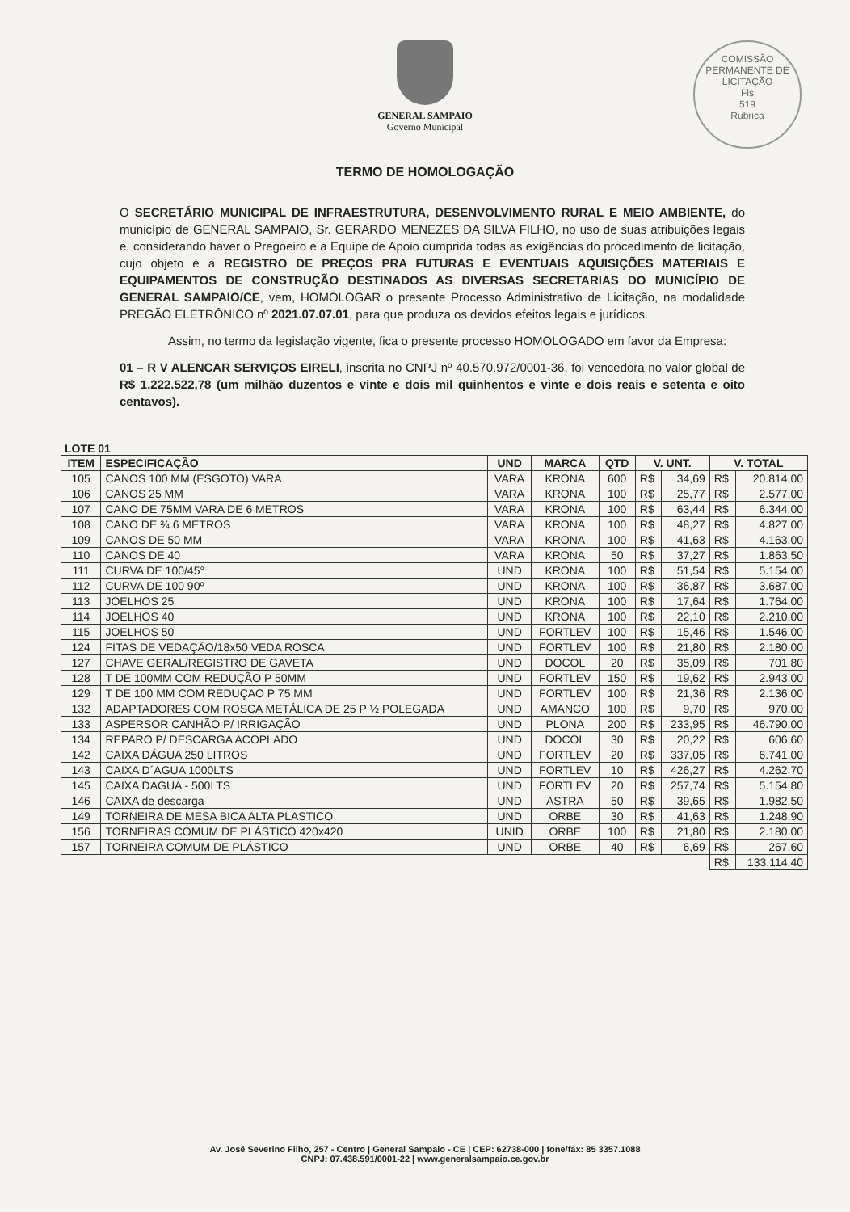GENERAL SAMPAIO
Governo Municipal
COMISSÃO PERMANENTE DE LICITAÇÃO
Fls
519
Rubrica
TERMO DE HOMOLOGAÇÃO
O SECRETÁRIO MUNICIPAL DE INFRAESTRUTURA, DESENVOLVIMENTO RURAL E MEIO AMBIENTE, do município de GENERAL SAMPAIO, Sr. GERARDO MENEZES DA SILVA FILHO, no uso de suas atribuições legais e, considerando haver o Pregoeiro e a Equipe de Apoio cumprida todas as exigências do procedimento de licitação, cujo objeto é a REGISTRO DE PREÇOS PRA FUTURAS E EVENTUAIS AQUISIÇÕES MATERIAIS E EQUIPAMENTOS DE CONSTRUÇÃO DESTINADOS AS DIVERSAS SECRETARIAS DO MUNICÍPIO DE GENERAL SAMPAIO/CE, vem, HOMOLOGAR o presente Processo Administrativo de Licitação, na modalidade PREGÃO ELETRÔNICO nº 2021.07.07.01, para que produza os devidos efeitos legais e jurídicos.
Assim, no termo da legislação vigente, fica o presente processo HOMOLOGADO em favor da Empresa:
01 – R V ALENCAR SERVIÇOS EIRELI, inscrita no CNPJ nº 40.570.972/0001-36, foi vencedora no valor global de R$ 1.222.522,78 (um milhão duzentos e vinte e dois mil quinhentos e vinte e dois reais e setenta e oito centavos).
LOTE 01
| ITEM | ESPECIFICAÇÃO | UND | MARCA | QTD | V. UNT. | | V. TOTAL | |
| --- | --- | --- | --- | --- | --- | --- | --- | --- |
| 105 | CANOS 100 MM (ESGOTO) VARA | VARA | KRONA | 600 | R$ | 34,69 | R$ | 20.814,00 |
| 106 | CANOS 25 MM | VARA | KRONA | 100 | R$ | 25,77 | R$ | 2.577,00 |
| 107 | CANO DE 75MM VARA DE 6 METROS | VARA | KRONA | 100 | R$ | 63,44 | R$ | 6.344,00 |
| 108 | CANO DE ¾ 6 METROS | VARA | KRONA | 100 | R$ | 48,27 | R$ | 4.827,00 |
| 109 | CANOS DE 50 MM | VARA | KRONA | 100 | R$ | 41,63 | R$ | 4.163,00 |
| 110 | CANOS DE 40 | VARA | KRONA | 50 | R$ | 37,27 | R$ | 1.863,50 |
| 111 | CURVA DE 100/45° | UND | KRONA | 100 | R$ | 51,54 | R$ | 5.154,00 |
| 112 | CURVA DE 100 90º | UND | KRONA | 100 | R$ | 36,87 | R$ | 3.687,00 |
| 113 | JOELHOS 25 | UND | KRONA | 100 | R$ | 17,64 | R$ | 1.764,00 |
| 114 | JOELHOS 40 | UND | KRONA | 100 | R$ | 22,10 | R$ | 2.210,00 |
| 115 | JOELHOS 50 | UND | FORTLEV | 100 | R$ | 15,46 | R$ | 1.546,00 |
| 124 | FITAS DE VEDAÇÃO/18x50 VEDA ROSCA | UND | FORTLEV | 100 | R$ | 21,80 | R$ | 2.180,00 |
| 127 | CHAVE GERAL/REGISTRO DE GAVETA | UND | DOCOL | 20 | R$ | 35,09 | R$ | 701,80 |
| 128 | T DE 100MM COM REDUÇÃO P 50MM | UND | FORTLEV | 150 | R$ | 19,62 | R$ | 2.943,00 |
| 129 | T DE 100 MM COM REDUÇAO P 75 MM | UND | FORTLEV | 100 | R$ | 21,36 | R$ | 2.136,00 |
| 132 | ADAPTADORES COM ROSCA METÁLICA DE 25 P ½ POLEGADA | UND | AMANCO | 100 | R$ | 9,70 | R$ | 970,00 |
| 133 | ASPERSOR CANHÃO P/ IRRIGAÇÃO | UND | PLONA | 200 | R$ | 233,95 | R$ | 46.790,00 |
| 134 | REPARO P/ DESCARGA ACOPLADO | UND | DOCOL | 30 | R$ | 20,22 | R$ | 606,60 |
| 142 | CAIXA DÁGUA 250 LITROS | UND | FORTLEV | 20 | R$ | 337,05 | R$ | 6.741,00 |
| 143 | CAIXA D´AGUA 1000LTS | UND | FORTLEV | 10 | R$ | 426,27 | R$ | 4.262,70 |
| 145 | CAIXA DAGUA - 500LTS | UND | FORTLEV | 20 | R$ | 257,74 | R$ | 5.154,80 |
| 146 | CAIXA de descarga | UND | ASTRA | 50 | R$ | 39,65 | R$ | 1.982,50 |
| 149 | TORNEIRA DE MESA BICA ALTA PLASTICO | UND | ORBE | 30 | R$ | 41,63 | R$ | 1.248,90 |
| 156 | TORNEIRAS COMUM DE PLÁSTICO 420x420 | UNID | ORBE | 100 | R$ | 21,80 | R$ | 2.180,00 |
| 157 | TORNEIRA COMUM DE PLÁSTICO | UND | ORBE | 40 | R$ | 6,69 | R$ | 267,60 |
| | | | | | | | R$ | 133.114,40 |
Av. José Severino Filho, 257 - Centro | General Sampaio - CE | CEP: 62738-000 | fone/fax: 85 3357.1088
CNPJ: 07.438.591/0001-22 | www.generalsampaio.ce.gov.br